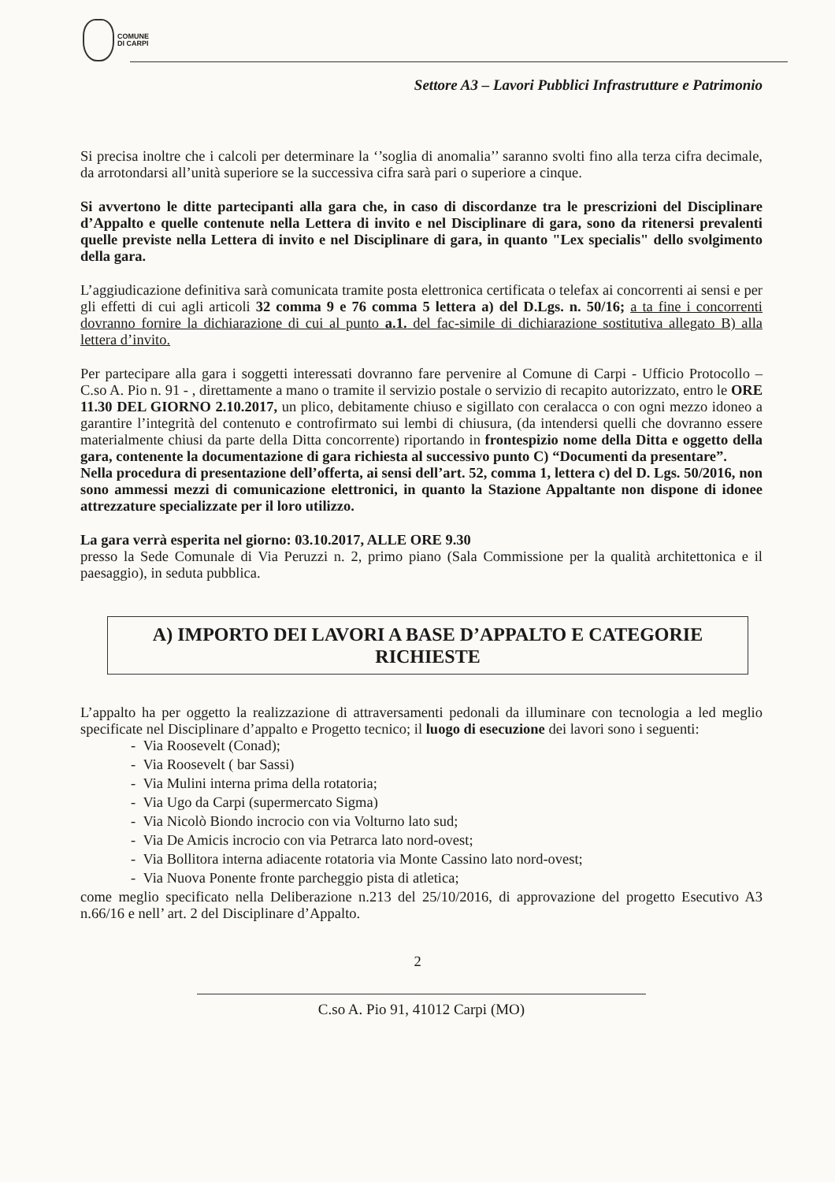COMUNE
DI CARPI
Settore A3 – Lavori Pubblici Infrastrutture e Patrimonio
Si precisa inoltre che i calcoli per determinare la ‘’soglia di anomalia’’ saranno svolti fino alla terza cifra decimale, da arrotondarsi all’unità superiore se la successiva cifra sarà pari o superiore a cinque.
Si avvertono le ditte partecipanti alla gara che, in caso di discordanze tra le prescrizioni del Disciplinare d’Appalto e quelle contenute nella Lettera di invito e nel Disciplinare di gara, sono da ritenersi prevalenti quelle previste nella Lettera di invito e nel Disciplinare di gara, in quanto "Lex specialis" dello svolgimento della gara.
L’aggiudicazione definitiva sarà comunicata tramite posta elettronica certificata o telefax ai concorrenti ai sensi e per gli effetti di cui agli articoli 32 comma 9 e 76 comma 5 lettera a) del D.Lgs. n. 50/16; a ta fine i concorrenti dovranno fornire la dichiarazione di cui al punto a.1. del fac-simile di dichiarazione sostitutiva allegato B) alla lettera d’invito.
Per partecipare alla gara i soggetti interessati dovranno fare pervenire al Comune di Carpi - Ufficio Protocollo – C.so A. Pio n. 91 - , direttamente a mano o tramite il servizio postale o servizio di recapito autorizzato, entro le ORE 11.30 DEL GIORNO 2.10.2017, un plico, debitamente chiuso e sigillato con ceralacca o con ogni mezzo idoneo a garantire l’integrità del contenuto e controfirmato sui lembi di chiusura, (da intendersi quelli che dovranno essere materialmente chiusi da parte della Ditta concorrente) riportando in frontespizio nome della Ditta e oggetto della gara, contenente la documentazione di gara richiesta al successivo punto C) “Documenti da presentare”.
Nella procedura di presentazione dell’offerta, ai sensi dell’art. 52, comma 1, lettera c) del D. Lgs. 50/2016, non sono ammessi mezzi di comunicazione elettronici, in quanto la Stazione Appaltante non dispone di idonee attrezzature specializzate per il loro utilizzo.
La gara verrà esperita nel giorno: 03.10.2017, ALLE ORE 9.30
presso la Sede Comunale di Via Peruzzi n. 2, primo piano (Sala Commissione per la qualità architettonica e il paesaggio), in seduta pubblica.
A) IMPORTO DEI LAVORI A BASE D’APPALTO E CATEGORIE RICHIESTE
L’appalto ha per oggetto la realizzazione di attraversamenti pedonali da illuminare con tecnologia a led meglio specificate nel Disciplinare d’appalto e Progetto tecnico; il luogo di esecuzione dei lavori sono i seguenti:
- Via Roosevelt (Conad);
- Via Roosevelt ( bar Sassi)
- Via Mulini interna prima della rotatoria;
- Via Ugo da Carpi (supermercato Sigma)
- Via Nicolò Biondo incrocio con via Volturno lato sud;
- Via De Amicis incrocio con via Petrarca lato nord-ovest;
- Via Bollitora interna adiacente rotatoria via Monte Cassino lato nord-ovest;
- Via Nuova Ponente fronte parcheggio pista di atletica;
come meglio specificato nella Deliberazione n.213 del 25/10/2016, di approvazione del progetto Esecutivo A3 n.66/16 e nell’ art. 2 del Disciplinare d’Appalto.
2
C.so A. Pio 91, 41012 Carpi (MO)